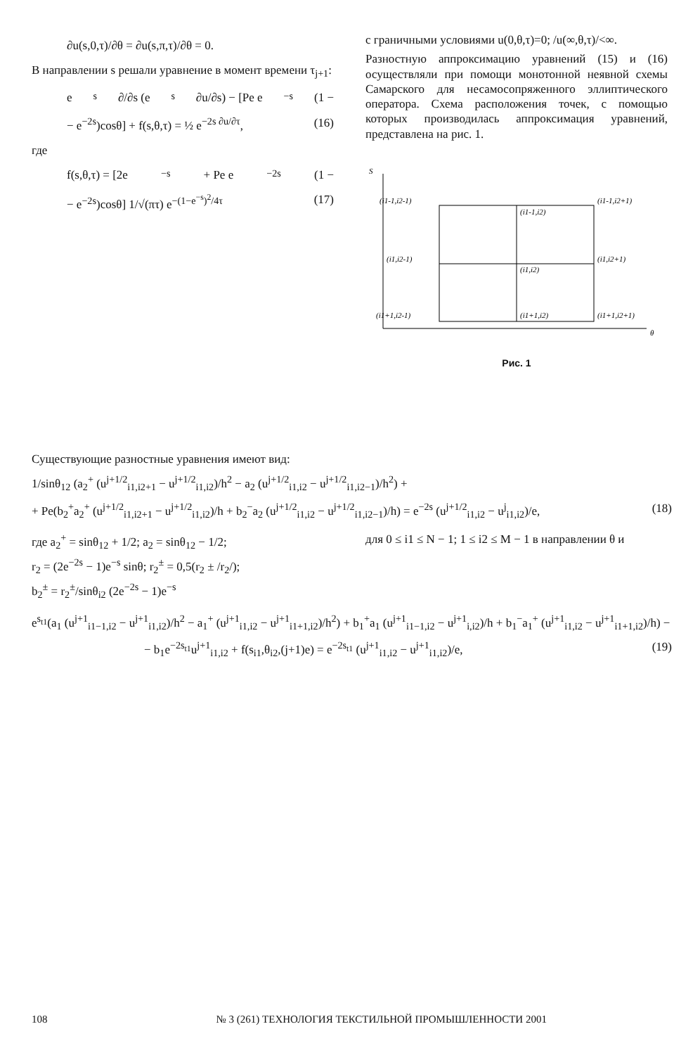∂u(s,0,τ)/∂θ = ∂u(s,π,τ)/∂θ = 0.
В направлении s решали уравнение в момент времени τ<sub>j+1</sub>:
e<sup>s</sup> ∂/∂s (e<sup>s</sup> ∂u/∂s) − [Pe e<sup>−s</sup>(1 −
− e<sup>−2s</sup>)cosθ] + f(s,θ,τ) = ½ e<sup>−2s ∂u/∂τ</sup>, (16)
где
f(s,θ,τ) = [2e<sup>−s</sup> + Pe e<sup>−2s</sup>(1 −
− e<sup>−2s</sup>)cosθ] 1/√(πτ) e<sup>−(1−e<sup>−s</sup>)<sup>2</sup>/4τ</sup> (17)
с граничными условиями u(0,θ,τ)=0; /u(∞,θ,τ)/<∞.
Разностную аппроксимацию уравнений (15) и (16) осуществляли при помощи монотонной неявной схемы Самарского для несамосопряженного эллиптического оператора. Схема расположения точек, с помощью которых производилась аппроксимация уравнений, представлена на рис. 1.
S
θ
(i1-1,i2-1)
(i1-1,i2)
(i1-1,i2+1)
(i1,i2-1)
(i1,i2)
(i1,i2+1)
(i1+1,i2-1)
(i1+1,i2)
(i1+1,i2+1)
Рис. 1
Существующие разностные уравнения имеют вид:
1/sinθ<sub>12</sub> (a<sub>2</sub><sup>+</sup> (u<sup>j+1/2</sup><sub>i1,i2+1</sub> − u<sup>j+1/2</sup><sub>i1,i2</sub>)/h<sup>2</sup> − a<sub>2</sub> (u<sup>j+1/2</sup><sub>i1,i2</sub> − u<sup>j+1/2</sup><sub>i1,i2−1</sub>)/h<sup>2</sup>) +
+ Pe(b<sub>2</sub><sup>+</sup>a<sub>2</sub><sup>+</sup> (u<sup>j+1/2</sup><sub>i1,i2+1</sub> − u<sup>j+1/2</sup><sub>i1,i2</sub>)/h + b<sub>2</sub><sup>−</sup>a<sub>2</sub> (u<sup>j+1/2</sup><sub>i1,i2</sub> − u<sup>j+1/2</sup><sub>i1,i2−1</sub>)/h) = e<sup>−2s</sup> (u<sup>j+1/2</sup><sub>i1,i2</sub> − u<sup>j</sup><sub>i1,i2</sub>)/e, (18)
где a<sub>2</sub><sup>+</sup> = sinθ<sub>12</sub> + 1/2; a<sub>2</sub> = sinθ<sub>12</sub> − 1/2;
r<sub>2</sub> = (2e<sup>−2s</sup> − 1)e<sup>−s</sup> sinθ; r<sub>2</sub><sup>±</sup> = 0,5(r<sub>2</sub> ± /r<sub>2</sub>/);
b<sub>2</sub><sup>±</sup> = r<sub>2</sub><sup>±</sup>/sinθ<sub>i2</sub> (2e<sup>−2s</sup> − 1)e<sup>−s</sup>
для 0 ≤ i1 ≤ N − 1; 1 ≤ i2 ≤ M − 1 в направлении θ и
e<sup>s<sub>t1</sub></sup>(a<sub>1</sub> (u<sup>j+1</sup><sub>i1−1,i2</sub> − u<sup>j+1</sup><sub>i1,i2</sub>)/h<sup>2</sup> − a<sub>1</sub><sup>+</sup> (u<sup>j+1</sup><sub>i1,i2</sub> − u<sup>j+1</sup><sub>i1+1,i2</sub>)/h<sup>2</sup>) + b<sub>1</sub><sup>+</sup>a<sub>1</sub> (u<sup>j+1</sup><sub>i1−1,i2</sub> − u<sup>j+1</sup><sub>i,i2</sub>)/h + b<sub>1</sub><sup>−</sup>a<sub>1</sub><sup>+</sup> (u<sup>j+1</sup><sub>i1,i2</sub> − u<sup>j+1</sup><sub>i1+1,i2</sub>)/h) −
− b<sub>1</sub>e<sup>−2s<sub>t1</sub></sup>u<sup>j+1</sup><sub>i1,i2</sub> + f(s<sub>i1</sub>,θ<sub>i2</sub>,(j+1)e) = e<sup>−2s<sub>t1</sub></sup> (u<sup>j+1</sup><sub>i1,i2</sub> − u<sup>j+1</sup><sub>i1,i2</sub>)/e, (19)
108 № 3 (261) ТЕХНОЛОГИЯ ТЕКСТИЛЬНОЙ ПРОМЫШЛЕННОСТИ 2001